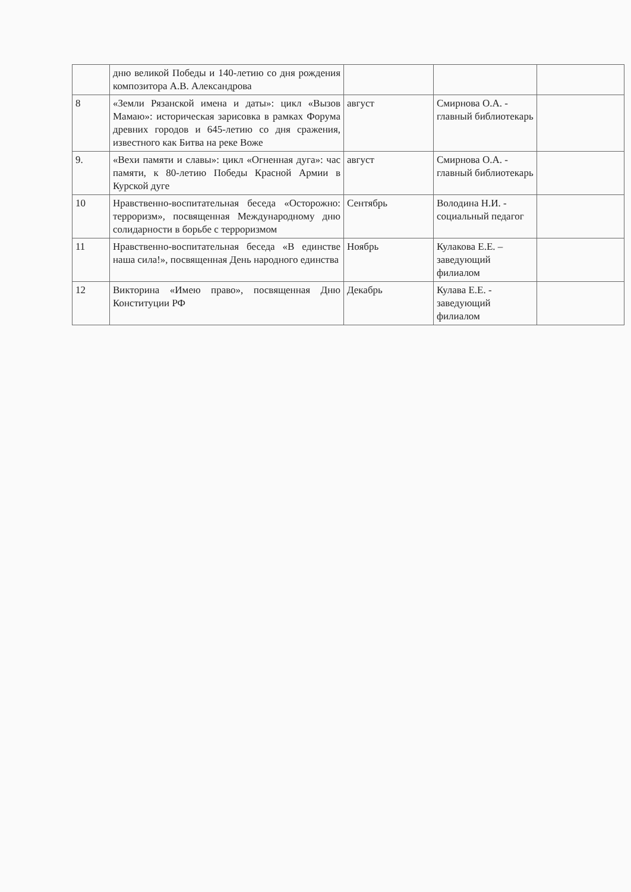| | дню великой Победы и 140-летию со дня рождения композитора А.В. Александрова | | | |
| 8 | «Земли Рязанской имена и даты»: цикл «Вызов Мамаю»: историческая зарисовка в рамках Форума древних городов и 645-летию со дня сражения, известного как Битва на реке Воже | август | Смирнова О.А. - главный библиотекарь | |
| 9. | «Вехи памяти и славы»: цикл «Огненная дуга»: час памяти, к 80-летию Победы Красной Армии в Курской дуге | август | Смирнова О.А. - главный библиотекарь | |
| 10 | Нравственно-воспитательная беседа «Осторожно: терроризм», посвященная Международному дню солидарности в борьбе с терроризмом | Сентябрь | Володина Н.И. - социальный педагог | |
| 11 | Нравственно-воспитательная беседа «В единстве наша сила!», посвященная День народного единства | Ноябрь | Кулакова Е.Е. – заведующий филиалом | |
| 12 | Викторина «Имею право», посвященная Дню Конституции РФ | Декабрь | Кулава Е.Е. - заведующий филиалом | |